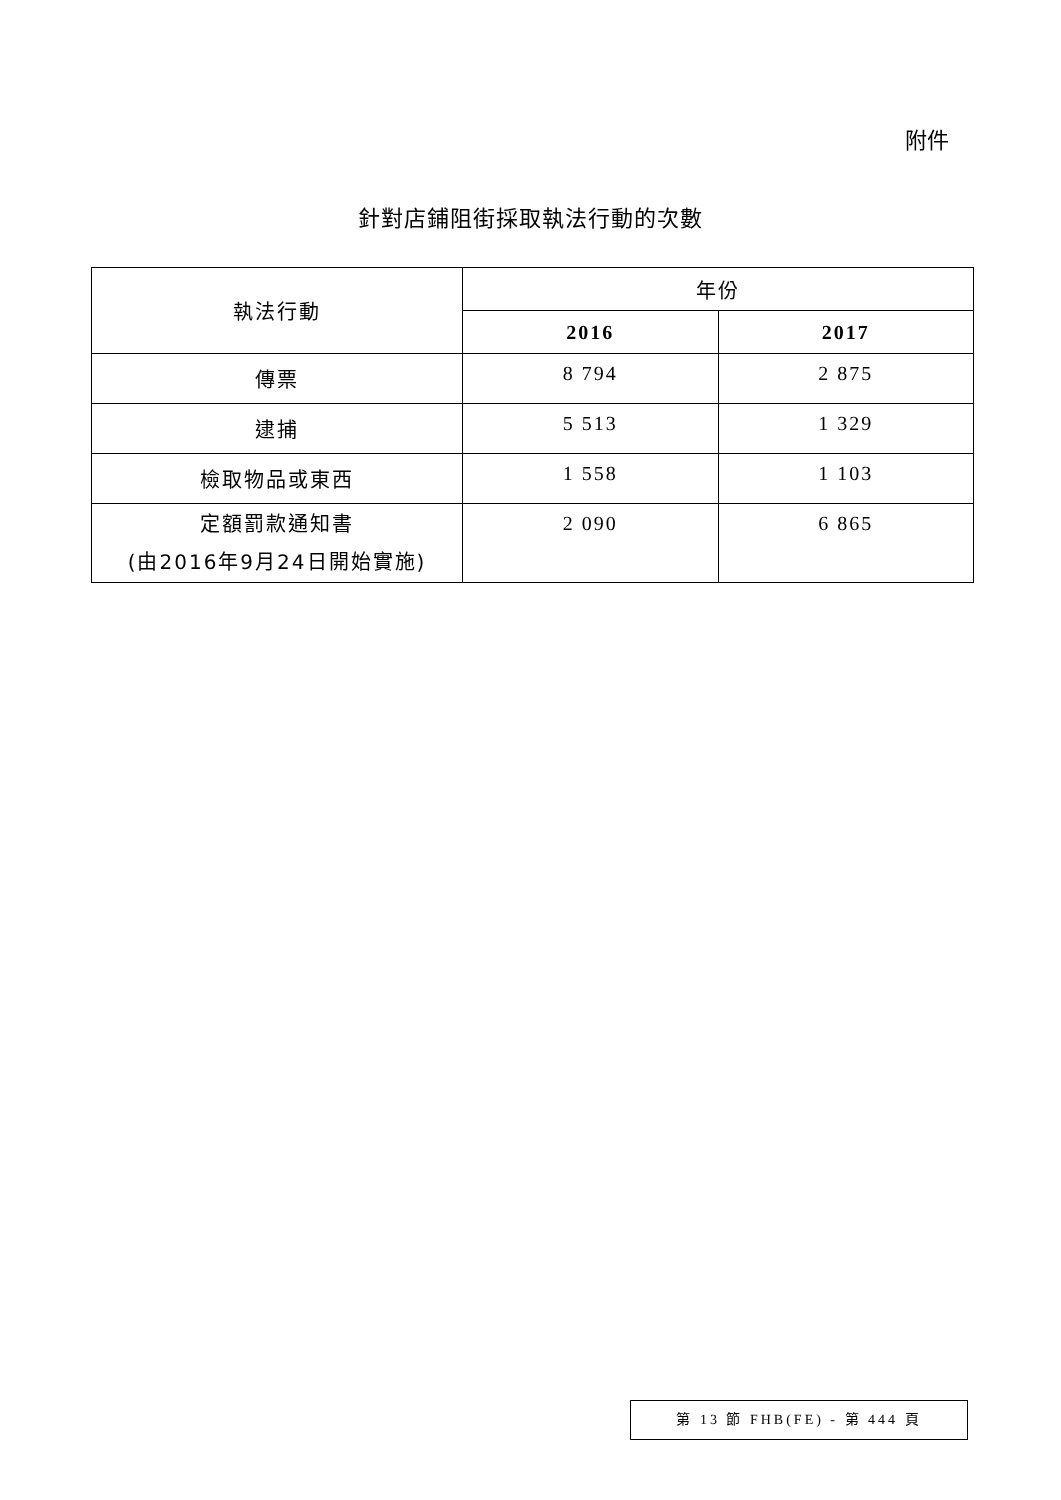附件
針對店鋪阻街採取執法行動的次數
| 執法行動 | 年份 | |
| --- | --- | --- |
| | 2016 | 2017 |
| 傳票 | 8 794 | 2 875 |
| 逮捕 | 5 513 | 1 329 |
| 檢取物品或東西 | 1 558 | 1 103 |
| 定額罰款通知書 (由2016年9月24日開始實施) | 2 090 | 6 865 |
第 13 節 FHB(FE) - 第 444 頁